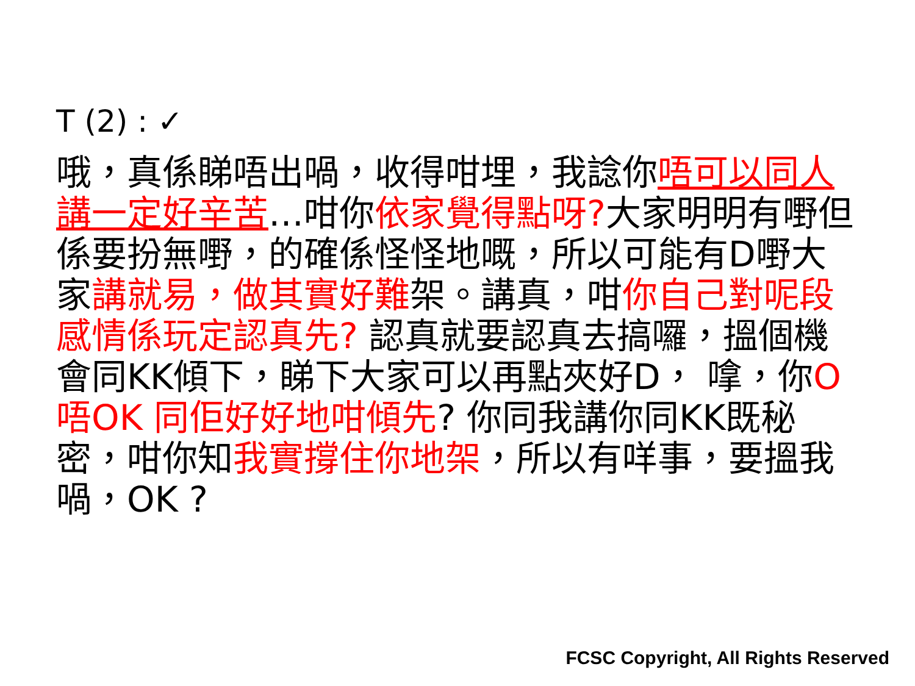T (2) : ✓
哦，真係睇唔出喎，收得咁埋，我諗你唔可以同人講一定好辛苦…咁你依家覺得點呀?大家明明有嘢但係要扮無嘢，的確係怪怪地嘅，所以可能有D嘢大家講就易，做其實好難架。講真，咁你自己對呢段感情係玩定認真先? 認真就要認真去搞囉，搵個機會同KK傾下，睇下大家可以再點夾好D， 嗱，你O唔OK 同佢好好地咁傾先? 你同我講你同KK既秘密，咁你知我實撐住你地架，所以有咩事，要搵我喎，OK ?
FCSC Copyright, All Rights Reserved